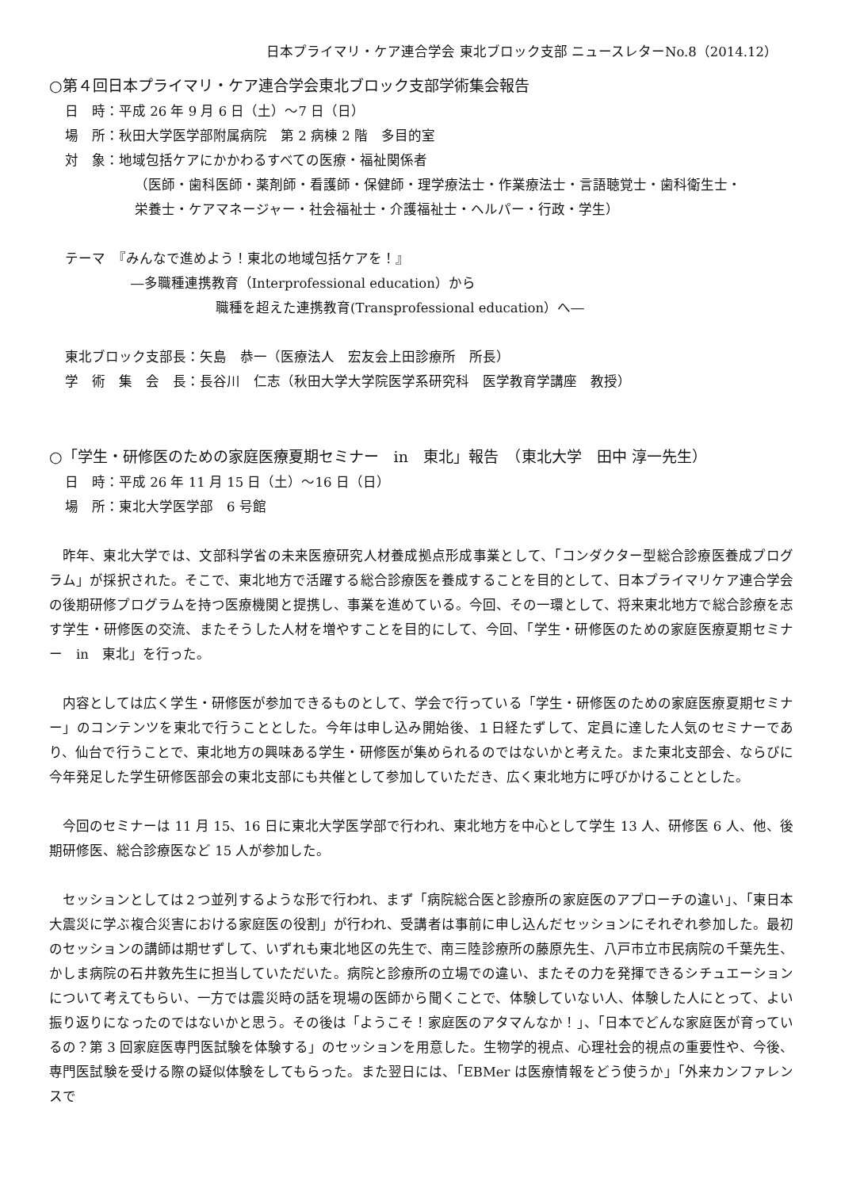日本プライマリ・ケア連合学会 東北ブロック支部 ニュースレターNo.8（2014.12）
○第４回日本プライマリ・ケア連合学会東北ブロック支部学術集会報告
日　時：平成 26 年 9 月 6 日（土）～7 日（日）
場　所：秋田大学医学部附属病院　第 2 病棟 2 階　多目的室
対　象：地域包括ケアにかかわるすべての医療・福祉関係者
（医師・歯科医師・薬剤師・看護師・保健師・理学療法士・作業療法士・言語聴覚士・歯科衛生士・
栄養士・ケアマネージャー・社会福祉士・介護福祉士・ヘルパー・行政・学生）
テーマ　『みんなで進めよう！東北の地域包括ケアを！』
―多職種連携教育（Interprofessional education）から
職種を超えた連携教育(Transprofessional education）へ―
東北ブロック支部長：矢島　恭一（医療法人　宏友会上田診療所　所長）
学　術　集　会　長：長谷川　仁志（秋田大学大学院医学系研究科　医学教育学講座　教授）
○「学生・研修医のための家庭医療夏期セミナー　in　東北」報告　（東北大学　田中 淳一先生）
日　時：平成 26 年 11 月 15 日（土）～16 日（日）
場　所：東北大学医学部　6 号館
昨年、東北大学では、文部科学省の未来医療研究人材養成拠点形成事業として、「コンダクター型総合診療医養成プログラム」が採択された。そこで、東北地方で活躍する総合診療医を養成することを目的として、日本プライマリケア連合学会の後期研修プログラムを持つ医療機関と提携し、事業を進めている。今回、その一環として、将来東北地方で総合診療を志す学生・研修医の交流、またそうした人材を増やすことを目的にして、今回、「学生・研修医のための家庭医療夏期セミナー　in　東北」を行った。
内容としては広く学生・研修医が参加できるものとして、学会で行っている「学生・研修医のための家庭医療夏期セミナー」のコンテンツを東北で行うこととした。今年は申し込み開始後、１日経たずして、定員に達した人気のセミナーであり、仙台で行うことで、東北地方の興味ある学生・研修医が集められるのではないかと考えた。また東北支部会、ならびに今年発足した学生研修医部会の東北支部にも共催として参加していただき、広く東北地方に呼びかけることとした。
今回のセミナーは 11 月 15、16 日に東北大学医学部で行われ、東北地方を中心として学生 13 人、研修医 6 人、他、後期研修医、総合診療医など 15 人が参加した。
セッションとしては２つ並列するような形で行われ、まず「病院総合医と診療所の家庭医のアプローチの違い」、「東日本大震災に学ぶ複合災害における家庭医の役割」が行われ、受講者は事前に申し込んだセッションにそれぞれ参加した。最初のセッションの講師は期せずして、いずれも東北地区の先生で、南三陸診療所の藤原先生、八戸市立市民病院の千葉先生、かしま病院の石井敦先生に担当していただいた。病院と診療所の立場での違い、またその力を発揮できるシチュエーションについて考えてもらい、一方では震災時の話を現場の医師から聞くことで、体験していない人、体験した人にとって、よい振り返りになったのではないかと思う。その後は「ようこそ！家庭医のアタマんなか！」、「日本でどんな家庭医が育っているの？第 3 回家庭医専門医試験を体験する」のセッションを用意した。生物学的視点、心理社会的視点の重要性や、今後、専門医試験を受ける際の疑似体験をしてもらった。また翌日には、「EBMer は医療情報をどう使うか」「外来カンファレンスで